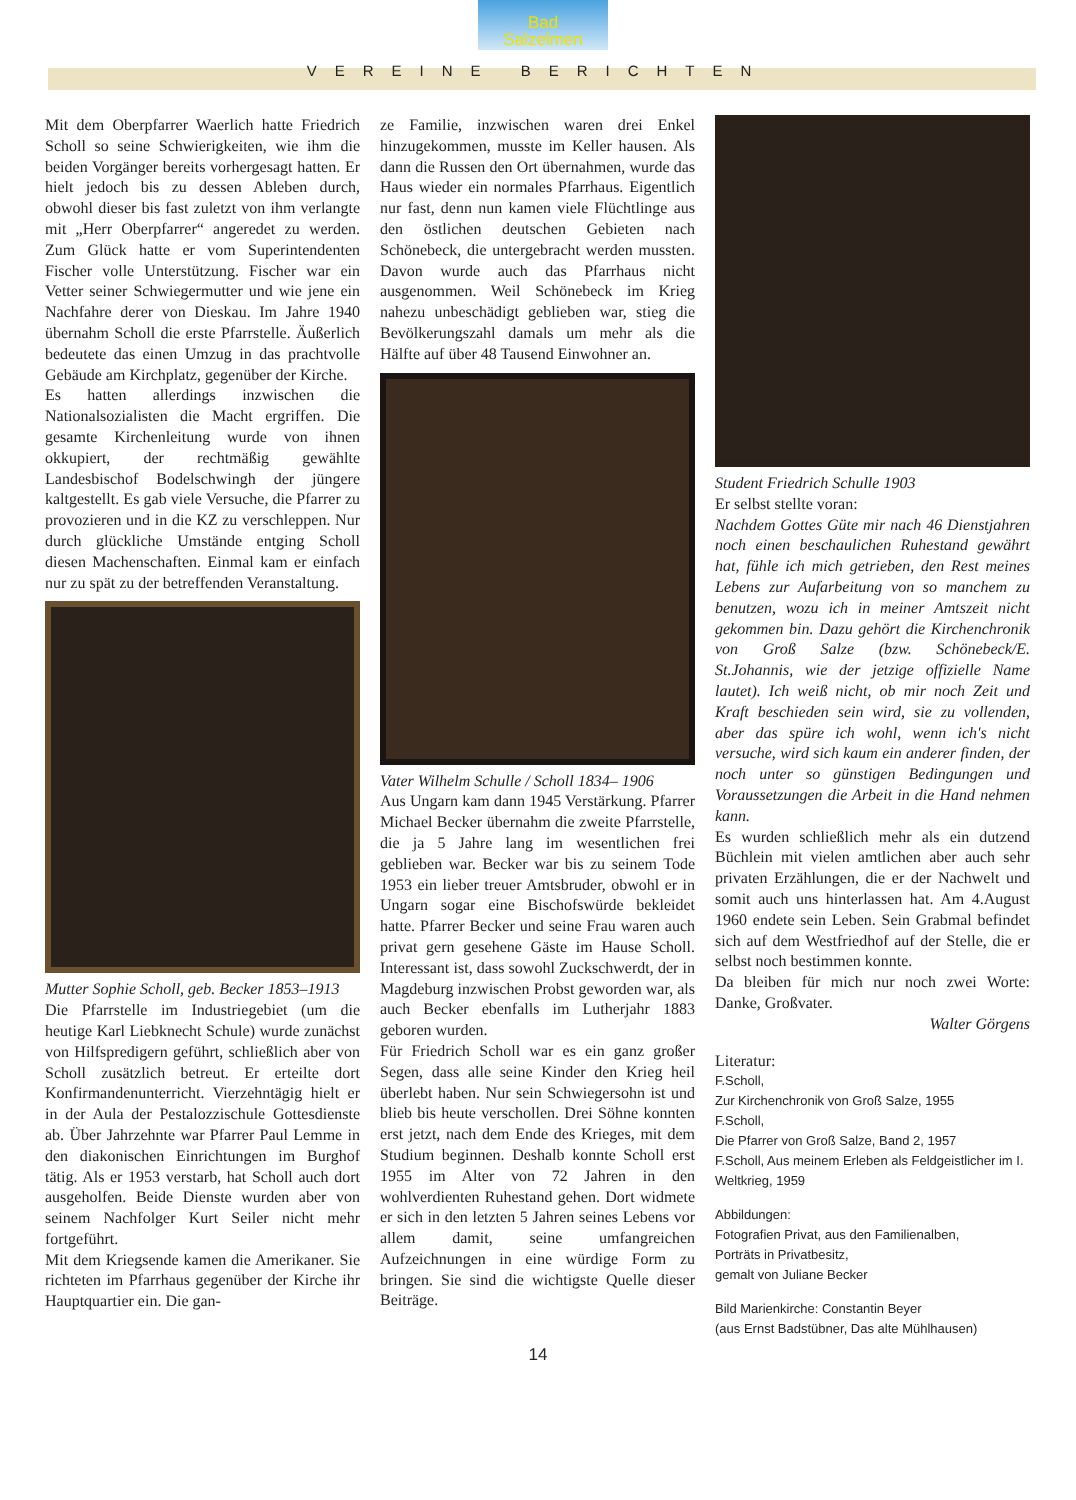Bad
Salzelmen
VEREINE BERICHTEN
Mit dem Oberpfarrer Waerlich hatte Friedrich Scholl so seine Schwierigkeiten, wie ihm die beiden Vorgänger bereits vorhergesagt hatten. Er hielt jedoch bis zu dessen Ableben durch, obwohl dieser bis fast zuletzt von ihm verlangte mit „Herr Oberpfarrer“ angeredet zu werden. Zum Glück hatte er vom Superintendenten Fischer volle Unterstützung. Fischer war ein Vetter seiner Schwiegermutter und wie jene ein Nachfahre derer von Dieskau. Im Jahre 1940 übernahm Scholl die erste Pfarrstelle. Äußerlich bedeutete das einen Umzug in das prachtvolle Gebäude am Kirchplatz, gegenüber der Kirche.
Es hatten allerdings inzwischen die Nationalsozialisten die Macht ergriffen. Die gesamte Kirchenleitung wurde von ihnen okkupiert, der rechtmäßig gewählte Landesbischof Bodelschwingh der jüngere kaltgestellt. Es gab viele Versuche, die Pfarrer zu provozieren und in die KZ zu verschleppen. Nur durch glückliche Umstände entging Scholl diesen Machenschaften. Einmal kam er einfach nur zu spät zu der betreffenden Veranstaltung.
Mutter Sophie Scholl, geb. Becker 1853–1913
Die Pfarrstelle im Industriegebiet (um die heutige Karl Liebknecht Schule) wurde zunächst von Hilfspredigern geführt, schließlich aber von Scholl zusätzlich betreut. Er erteilte dort Konfirmandenunterricht. Vierzehntägig hielt er in der Aula der Pestalozzischule Gottesdienste ab. Über Jahrzehnte war Pfarrer Paul Lemme in den diakonischen Einrichtungen im Burghof tätig. Als er 1953 verstarb, hat Scholl auch dort ausgeholfen. Beide Dienste wurden aber von seinem Nachfolger Kurt Seiler nicht mehr fortgeführt.
Mit dem Kriegsende kamen die Amerikaner. Sie richteten im Pfarrhaus gegenüber der Kirche ihr Hauptquartier ein. Die gan-
ze Familie, inzwischen waren drei Enkel hinzugekommen, musste im Keller hausen. Als dann die Russen den Ort übernahmen, wurde das Haus wieder ein normales Pfarrhaus. Eigentlich nur fast, denn nun kamen viele Flüchtlinge aus den östlichen deutschen Gebieten nach Schönebeck, die untergebracht werden mussten. Davon wurde auch das Pfarrhaus nicht ausgenommen. Weil Schönebeck im Krieg nahezu unbeschädigt geblieben war, stieg die Bevölkerungszahl damals um mehr als die Hälfte auf über 48 Tausend Einwohner an.
Vater Wilhelm Schulle / Scholl 1834– 1906
Aus Ungarn kam dann 1945 Verstärkung. Pfarrer Michael Becker übernahm die zweite Pfarrstelle, die ja 5 Jahre lang im wesentlichen frei geblieben war. Becker war bis zu seinem Tode 1953 ein lieber treuer Amtsbruder, obwohl er in Ungarn sogar eine Bischofswürde bekleidet hatte. Pfarrer Becker und seine Frau waren auch privat gern gesehene Gäste im Hause Scholl. Interessant ist, dass sowohl Zuckschwerdt, der in Magdeburg inzwischen Probst geworden war, als auch Becker ebenfalls im Lutherjahr 1883 geboren wurden.
Für Friedrich Scholl war es ein ganz großer Segen, dass alle seine Kinder den Krieg heil überlebt haben. Nur sein Schwiegersohn ist und blieb bis heute verschollen. Drei Söhne konnten erst jetzt, nach dem Ende des Krieges, mit dem Studium beginnen. Deshalb konnte Scholl erst 1955 im Alter von 72 Jahren in den wohlverdienten Ruhestand gehen. Dort widmete er sich in den letzten 5 Jahren seines Lebens vor allem damit, seine umfangreichen Aufzeichnungen in eine würdige Form zu bringen. Sie sind die wichtigste Quelle dieser Beiträge.
Student Friedrich Schulle 1903
Er selbst stellte voran:
Nachdem Gottes Güte mir nach 46 Dienstjahren noch einen beschaulichen Ruhestand gewährt hat, fühle ich mich getrieben, den Rest meines Lebens zur Aufarbeitung von so manchem zu benutzen, wozu ich in meiner Amtszeit nicht gekommen bin. Dazu gehört die Kirchenchronik von Groß Salze (bzw. Schönebeck/E. St.Johannis, wie der jetzige offizielle Name lautet). Ich weiß nicht, ob mir noch Zeit und Kraft beschieden sein wird, sie zu vollenden, aber das spüre ich wohl, wenn ich's nicht versuche, wird sich kaum ein anderer finden, der noch unter so günstigen Bedingungen und Voraussetzungen die Arbeit in die Hand nehmen kann.
Es wurden schließlich mehr als ein dutzend Büchlein mit vielen amtlichen aber auch sehr privaten Erzählungen, die er der Nachwelt und somit auch uns hinterlassen hat. Am 4.August 1960 endete sein Leben. Sein Grabmal befindet sich auf dem Westfriedhof auf der Stelle, die er selbst noch bestimmen konnte.
Da bleiben für mich nur noch zwei Worte: Danke, Großvater.
Walter Görgens
Literatur:
F.Scholl,
Zur Kirchenchronik von Groß Salze, 1955
F.Scholl,
Die Pfarrer von Groß Salze, Band 2, 1957
F.Scholl, Aus meinem Erleben als Feldgeistlicher im I. Weltkrieg, 1959
Abbildungen:
Fotografien Privat, aus den Familienalben,
Porträts in Privatbesitz,
gemalt von Juliane Becker
Bild Marienkirche: Constantin Beyer
(aus Ernst Badstübner, Das alte Mühlhausen)
14